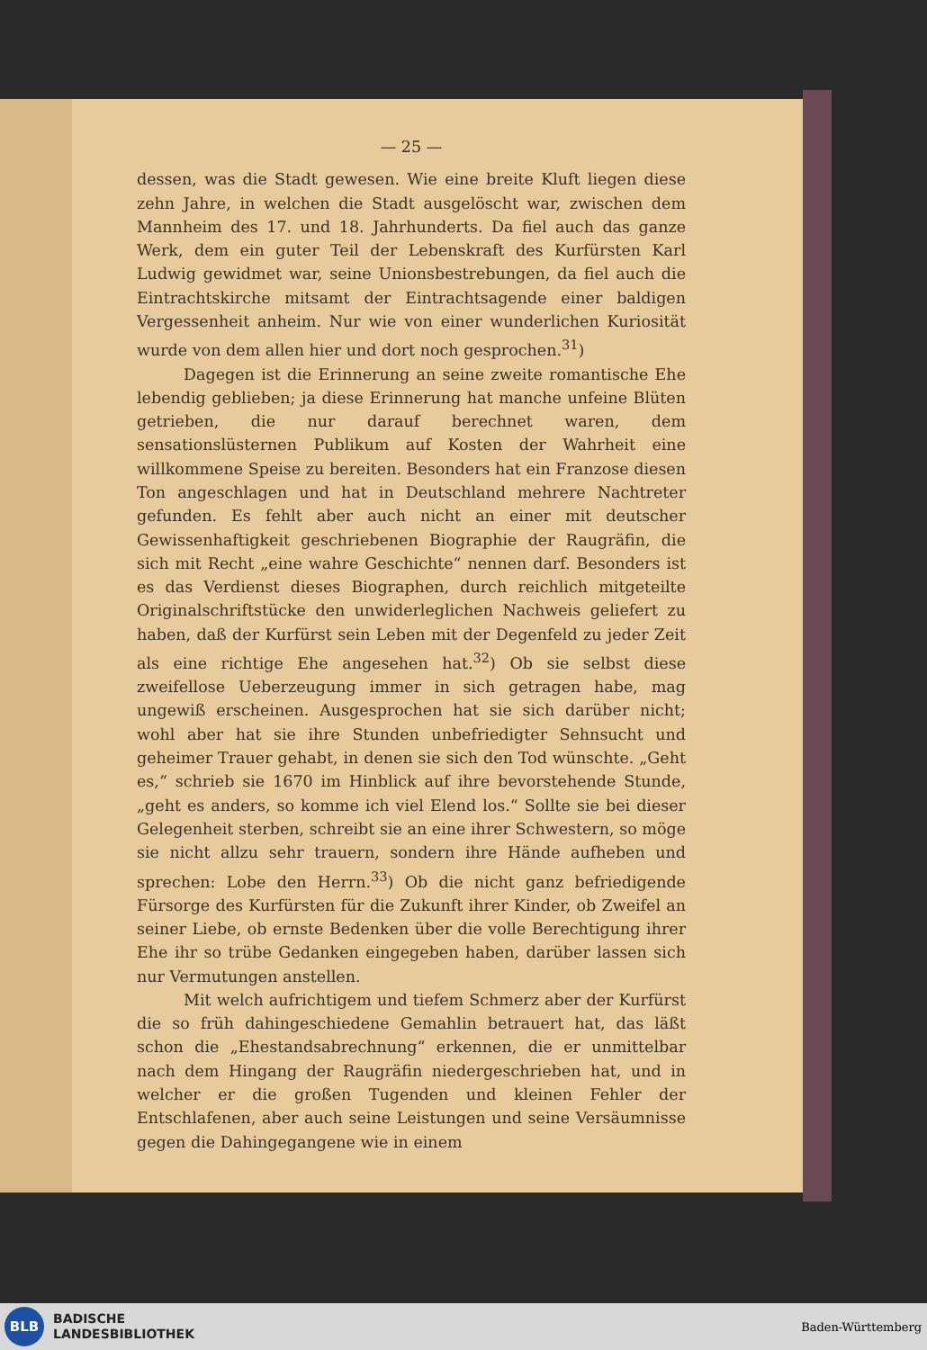— 25 —
dessen, was die Stadt gewesen. Wie eine breite Kluft liegen diese zehn Jahre, in welchen die Stadt ausgelöscht war, zwischen dem Mannheim des 17. und 18. Jahrhunderts. Da fiel auch das ganze Werk, dem ein guter Teil der Lebenskraft des Kurfürsten Karl Ludwig gewidmet war, seine Unionsbestrebungen, da fiel auch die Eintrachtskirche mitsamt der Eintrachtsagende einer baldigen Vergessenheit anheim. Nur wie von einer wunderlichen Kuriosität wurde von dem allen hier und dort noch gesprochen.<sup>31</sup>)
Dagegen ist die Erinnerung an seine zweite romantische Ehe lebendig geblieben; ja diese Erinnerung hat manche unfeine Blüten getrieben, die nur darauf berechnet waren, dem sensationslüsternen Publikum auf Kosten der Wahrheit eine willkommene Speise zu bereiten. Besonders hat ein Franzose diesen Ton angeschlagen und hat in Deutschland mehrere Nachtreter gefunden. Es fehlt aber auch nicht an einer mit deutscher Gewissenhaftigkeit geschriebenen Biographie der Raugräfin, die sich mit Recht „eine wahre Geschichte“ nennen darf. Besonders ist es das Verdienst dieses Biographen, durch reichlich mitgeteilte Originalschriftstücke den unwiderleglichen Nachweis geliefert zu haben, daß der Kurfürst sein Leben mit der Degenfeld zu jeder Zeit als eine richtige Ehe angesehen hat.<sup>32</sup>) Ob sie selbst diese zweifellose Ueberzeugung immer in sich getragen habe, mag ungewiß erscheinen. Ausgesprochen hat sie sich darüber nicht; wohl aber hat sie ihre Stunden unbefriedigter Sehnsucht und geheimer Trauer gehabt, in denen sie sich den Tod wünschte. „Geht es,“ schrieb sie 1670 im Hinblick auf ihre bevorstehende Stunde, „geht es anders, so komme ich viel Elend los.“ Sollte sie bei dieser Gelegenheit sterben, schreibt sie an eine ihrer Schwestern, so möge sie nicht allzu sehr trauern, sondern ihre Hände aufheben und sprechen: Lobe den Herrn.<sup>33</sup>) Ob die nicht ganz befriedigende Fürsorge des Kurfürsten für die Zukunft ihrer Kinder, ob Zweifel an seiner Liebe, ob ernste Bedenken über die volle Berechtigung ihrer Ehe ihr so trübe Gedanken eingegeben haben, darüber lassen sich nur Vermutungen anstellen.
Mit welch aufrichtigem und tiefem Schmerz aber der Kurfürst die so früh dahingeschiedene Gemahlin betrauert hat, das läßt schon die „Ehestandsabrechnung“ erkennen, die er unmittelbar nach dem Hingang der Raugräfin niedergeschrieben hat, und in welcher er die großen Tugenden und kleinen Fehler der Entschlafenen, aber auch seine Leistungen und seine Versäumnisse gegen die Dahingegangene wie in einem
BLB
BADISCHE
LANDESBIBLIOTHEK
Baden-Württemberg